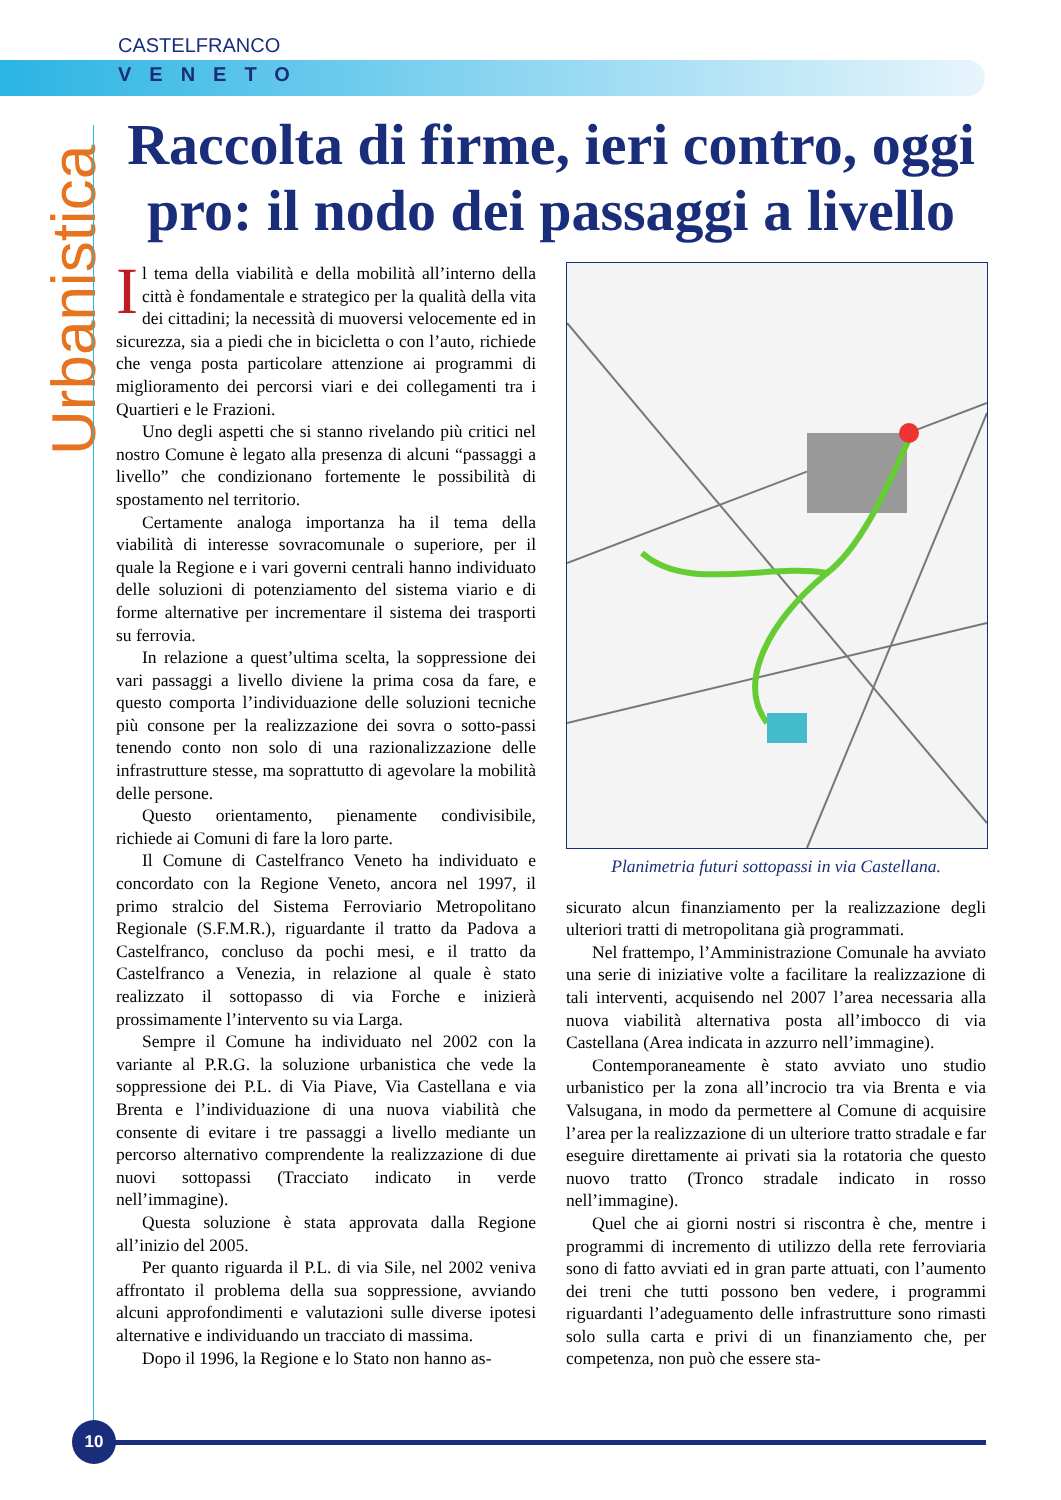CASTELFRANCO
VENETO
Urbanistica
Raccolta di firme, ieri contro, oggi pro: il nodo dei passaggi a livello
Il tema della viabilità e della mobilità all’interno della città è fondamentale e strategico per la qualità della vita dei cittadini; la necessità di muoversi velocemente ed in sicurezza, sia a piedi che in bicicletta o con l’auto, richiede che venga posta particolare attenzione ai programmi di miglioramento dei percorsi viari e dei collegamenti tra i Quartieri e le Frazioni.
Uno degli aspetti che si stanno rivelando più critici nel nostro Comune è legato alla presenza di alcuni “passaggi a livello” che condizionano fortemente le possibilità di spostamento nel territorio.
Certamente analoga importanza ha il tema della viabilità di interesse sovracomunale o superiore, per il quale la Regione e i vari governi centrali hanno individuato delle soluzioni di potenziamento del sistema viario e di forme alternative per incrementare il sistema dei trasporti su ferrovia.
In relazione a quest’ultima scelta, la soppressione dei vari passaggi a livello diviene la prima cosa da fare, e questo comporta l’individuazione delle soluzioni tecniche più consone per la realizzazione dei sovra o sotto-passi tenendo conto non solo di una razionalizzazione delle infrastrutture stesse, ma soprattutto di agevolare la mobilità delle persone.
Questo orientamento, pienamente condivisibile, richiede ai Comuni di fare la loro parte.
Il Comune di Castelfranco Veneto ha individuato e concordato con la Regione Veneto, ancora nel 1997, il primo stralcio del Sistema Ferroviario Metropolitano Regionale (S.F.M.R.), riguardante il tratto da Padova a Castelfranco, concluso da pochi mesi, e il tratto da Castelfranco a Venezia, in relazione al quale è stato realizzato il sottopasso di via Forche e inizierà prossimamente l’intervento su via Larga.
Sempre il Comune ha individuato nel 2002 con la variante al P.R.G. la soluzione urbanistica che vede la soppressione dei P.L. di Via Piave, Via Castellana e via Brenta e l’individuazione di una nuova viabilità che consente di evitare i tre passaggi a livello mediante un percorso alternativo comprendente la realizzazione di due nuovi sottopassi (Tracciato indicato in verde nell’immagine).
Questa soluzione è stata approvata dalla Regione all’inizio del 2005.
Per quanto riguarda il P.L. di via Sile, nel 2002 veniva affrontato il problema della sua soppressione, avviando alcuni approfondimenti e valutazioni sulle diverse ipotesi alternative e individuando un tracciato di massima.
Dopo il 1996, la Regione e lo Stato non hanno as-
Planimetria futuri sottopassi in via Castellana.
sicurato alcun finanziamento per la realizzazione degli ulteriori tratti di metropolitana già programmati.
Nel frattempo, l’Amministrazione Comunale ha avviato una serie di iniziative volte a facilitare la realizzazione di tali interventi, acquisendo nel 2007 l’area necessaria alla nuova viabilità alternativa posta all’imbocco di via Castellana (Area indicata in azzurro nell’immagine).
Contemporaneamente è stato avviato uno studio urbanistico per la zona all’incrocio tra via Brenta e via Valsugana, in modo da permettere al Comune di acquisire l’area per la realizzazione di un ulteriore tratto stradale e far eseguire direttamente ai privati sia la rotatoria che questo nuovo tratto (Tronco stradale indicato in rosso nell’immagine).
Quel che ai giorni nostri si riscontra è che, mentre i programmi di incremento di utilizzo della rete ferroviaria sono di fatto avviati ed in gran parte attuati, con l’aumento dei treni che tutti possono ben vedere, i programmi riguardanti l’adeguamento delle infrastrutture sono rimasti solo sulla carta e privi di un finanziamento che, per competenza, non può che essere sta-
10